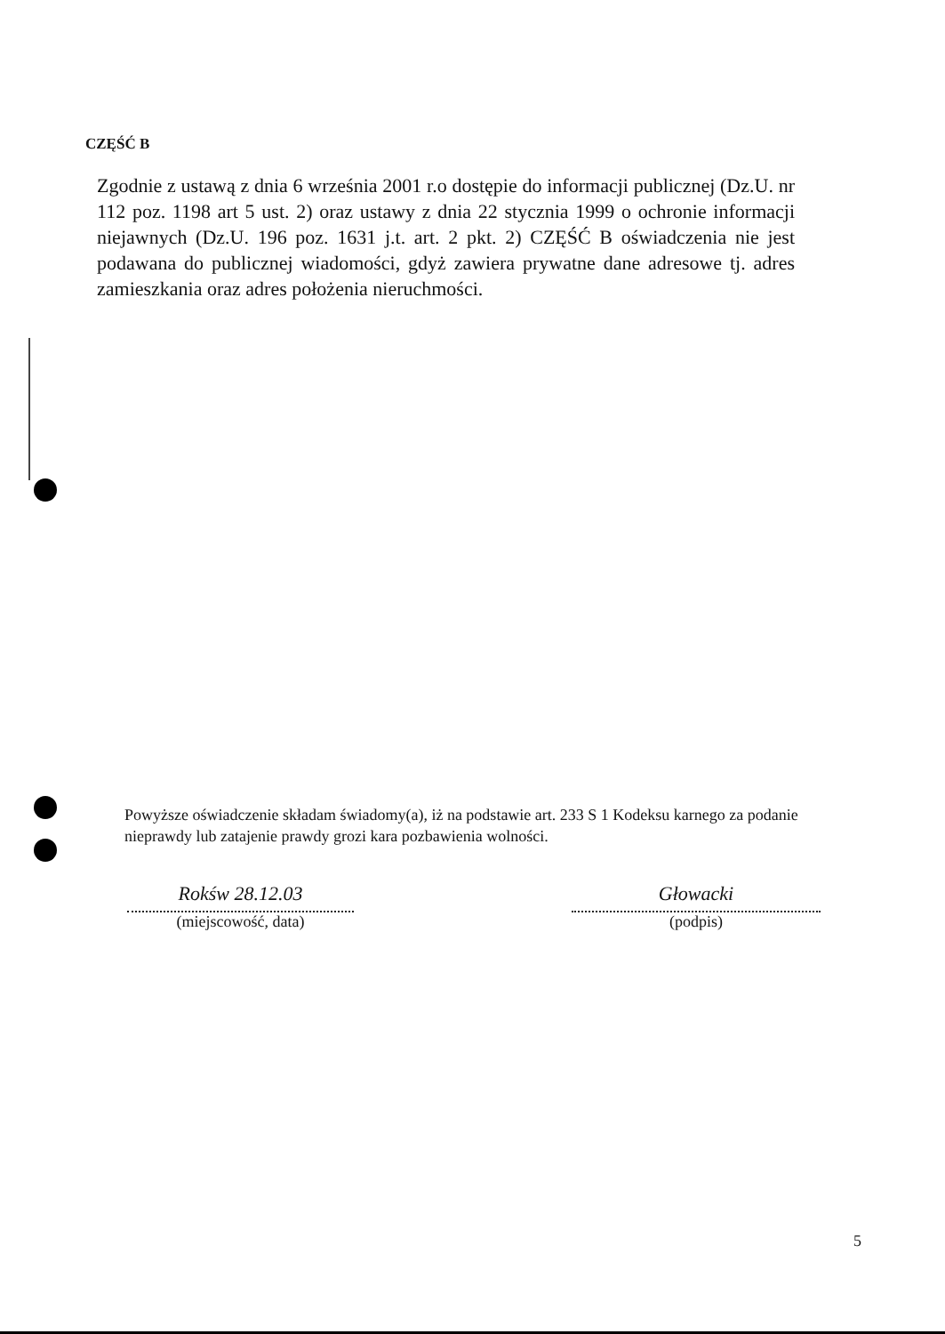CZĘŚĆ B
Zgodnie z ustawą z dnia 6 września 2001 r.o dostępie do informacji publicznej (Dz.U. nr 112 poz. 1198 art 5 ust. 2) oraz ustawy z dnia 22 stycznia 1999 o ochronie informacji niejawnych (Dz.U. 196 poz. 1631 j.t. art. 2 pkt. 2) CZĘŚĆ B oświadczenia nie jest podawana do publicznej wiadomości, gdyż zawiera prywatne dane adresowe tj. adres zamieszkania oraz adres położenia nieruchmości.
Powyższe oświadczenie składam świadomy(a), iż na podstawie art. 233 S 1 Kodeksu karnego za podanie nieprawdy lub zatajenie prawdy grozi kara pozbawienia wolności.
Rokśw 28.12.03
(miejscowość, data)
Głowacki
(podpis)
5